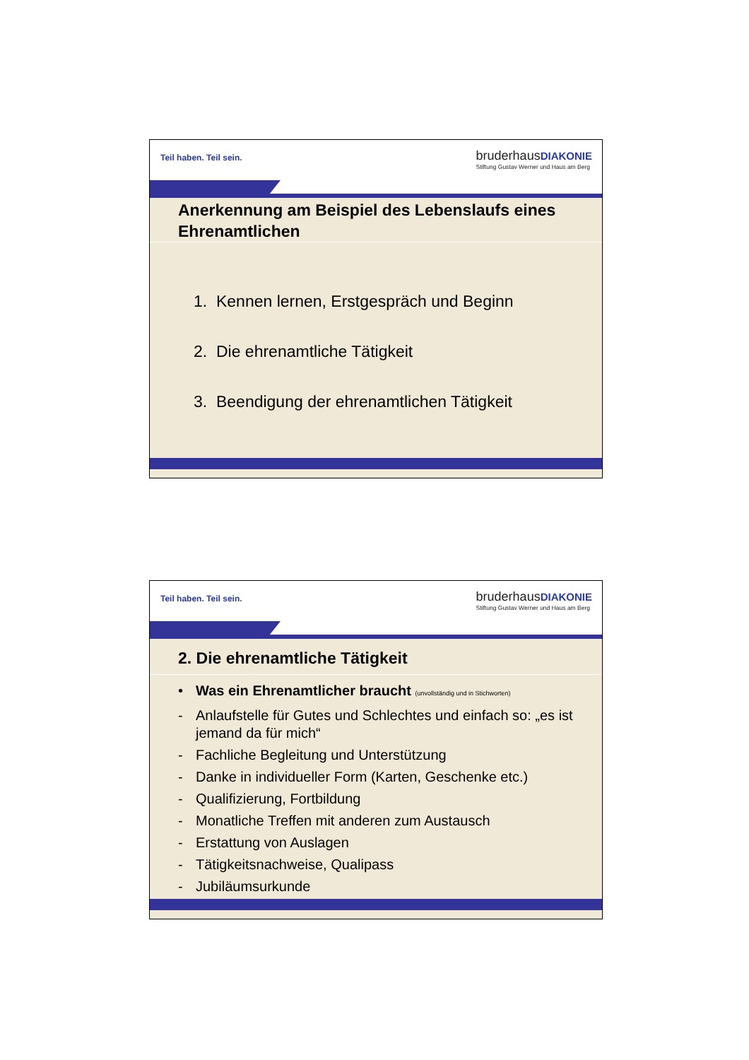Teil haben. Teil sein.
bruderhausDIAKONIE
Stiftung Gustav Werner und Haus am Berg
Anerkennung am Beispiel des Lebenslaufs eines Ehrenamtlichen
1. Kennen lernen, Erstgespräch und Beginn
2. Die ehrenamtliche Tätigkeit
3. Beendigung der ehrenamtlichen Tätigkeit
Teil haben. Teil sein.
bruderhausDIAKONIE
Stiftung Gustav Werner und Haus am Berg
2. Die ehrenamtliche Tätigkeit
• Was ein Ehrenamtlicher braucht (unvollständig und in Stichworten)
- Anlaufstelle für Gutes und Schlechtes und einfach so: „es ist jemand da für mich“
- Fachliche Begleitung und Unterstützung
- Danke in individueller Form (Karten, Geschenke etc.)
- Qualifizierung, Fortbildung
- Monatliche Treffen mit anderen zum Austausch
- Erstattung von Auslagen
- Tätigkeitsnachweise, Qualipass
- Jubiläumsurkunde